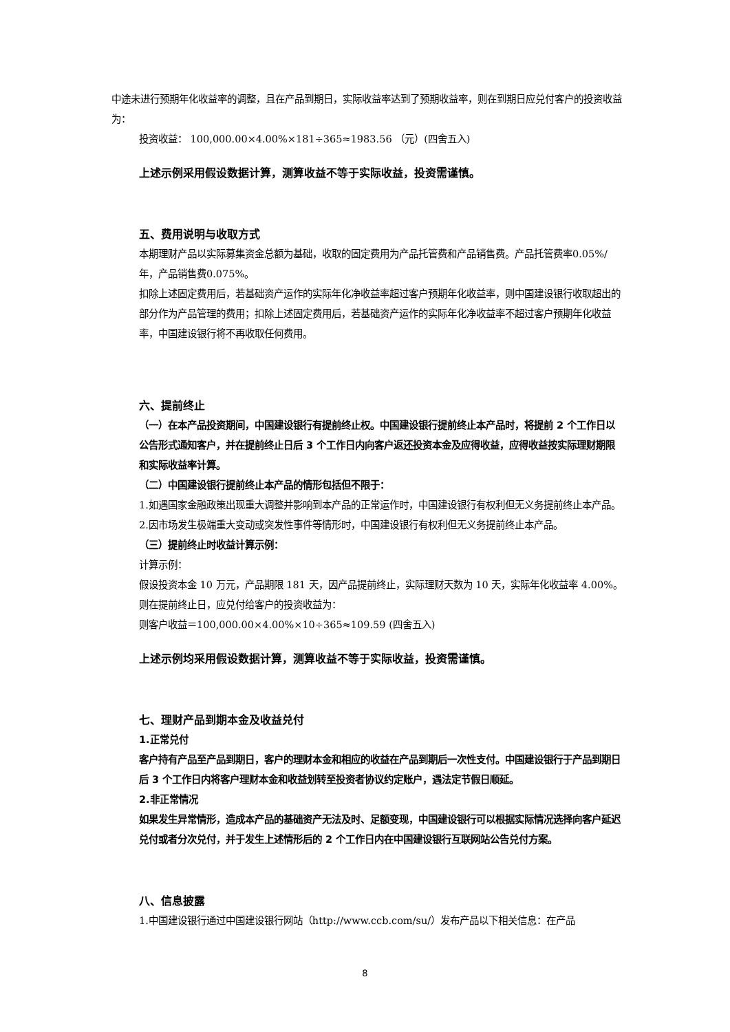中途未进行预期年化收益率的调整，且在产品到期日，实际收益率达到了预期收益率，则在到期日应兑付客户的投资收益为：
投资收益： 100,000.00×4.00%×181÷365≈1983.56 （元）(四舍五入)
上述示例采用假设数据计算，测算收益不等于实际收益，投资需谨慎。
五、费用说明与收取方式
本期理财产品以实际募集资金总额为基础，收取的固定费用为产品托管费和产品销售费。产品托管费率0.05%/年，产品销售费0.075%。
扣除上述固定费用后，若基础资产运作的实际年化净收益率超过客户预期年化收益率，则中国建设银行收取超出的部分作为产品管理的费用；扣除上述固定费用后，若基础资产运作的实际年化净收益率不超过客户预期年化收益率，中国建设银行将不再收取任何费用。
六、提前终止
（一）在本产品投资期间，中国建设银行有提前终止权。中国建设银行提前终止本产品时，将提前 2 个工作日以公告形式通知客户，并在提前终止日后 3 个工作日内向客户返还投资本金及应得收益，应得收益按实际理财期限和实际收益率计算。
（二）中国建设银行提前终止本产品的情形包括但不限于：
1.如遇国家金融政策出现重大调整并影响到本产品的正常运作时，中国建设银行有权利但无义务提前终止本产品。
2.因市场发生极端重大变动或突发性事件等情形时，中国建设银行有权利但无义务提前终止本产品。
（三）提前终止时收益计算示例：
计算示例：
假设投资本金 10 万元，产品期限 181 天，因产品提前终止，实际理财天数为 10 天，实际年化收益率 4.00%。则在提前终止日，应兑付给客户的投资收益为：
则客户收益＝100,000.00×4.00%×10÷365≈109.59 (四舍五入)
上述示例均采用假设数据计算，测算收益不等于实际收益，投资需谨慎。
七、理财产品到期本金及收益兑付
1.正常兑付
客户持有产品至产品到期日，客户的理财本金和相应的收益在产品到期后一次性支付。中国建设银行于产品到期日后 3 个工作日内将客户理财本金和收益划转至投资者协议约定账户，遇法定节假日顺延。
2.非正常情况
如果发生异常情形，造成本产品的基础资产无法及时、足额变现，中国建设银行可以根据实际情况选择向客户延迟兑付或者分次兑付，并于发生上述情形后的 2 个工作日内在中国建设银行互联网站公告兑付方案。
八、信息披露
1.中国建设银行通过中国建设银行网站（http://www.ccb.com/su/）发布产品以下相关信息：在产品
8